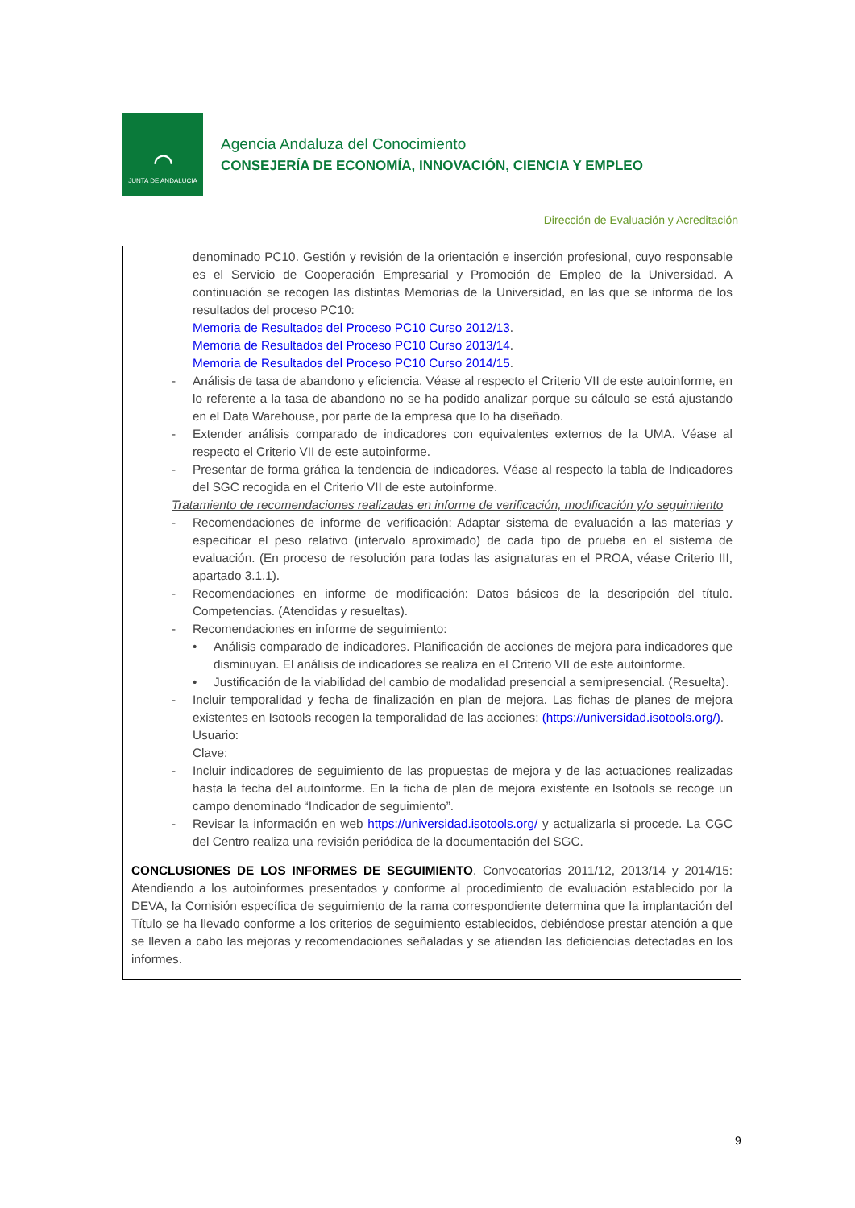⌒
JUNTA DE ANDALUCIA
Agencia Andaluza del Conocimiento
CONSEJERÍA DE ECONOMÍA, INNOVACIÓN, CIENCIA Y EMPLEO
Dirección de Evaluación y Acreditación
denominado PC10. Gestión y revisión de la orientación e inserción profesional, cuyo responsable es el Servicio de Cooperación Empresarial y Promoción de Empleo de la Universidad. A continuación se recogen las distintas Memorias de la Universidad, en las que se informa de los resultados del proceso PC10:
Memoria de Resultados del Proceso PC10 Curso 2012/13.
Memoria de Resultados del Proceso PC10 Curso 2013/14.
Memoria de Resultados del Proceso PC10 Curso 2014/15.
- Análisis de tasa de abandono y eficiencia. Véase al respecto el Criterio VII de este autoinforme, en lo referente a la tasa de abandono no se ha podido analizar porque su cálculo se está ajustando en el Data Warehouse, por parte de la empresa que lo ha diseñado.
- Extender análisis comparado de indicadores con equivalentes externos de la UMA. Véase al respecto el Criterio VII de este autoinforme.
- Presentar de forma gráfica la tendencia de indicadores. Véase al respecto la tabla de Indicadores del SGC recogida en el Criterio VII de este autoinforme.
Tratamiento de recomendaciones realizadas en informe de verificación, modificación y/o seguimiento
- Recomendaciones de informe de verificación: Adaptar sistema de evaluación a las materias y especificar el peso relativo (intervalo aproximado) de cada tipo de prueba en el sistema de evaluación. (En proceso de resolución para todas las asignaturas en el PROA, véase Criterio III, apartado 3.1.1).
- Recomendaciones en informe de modificación: Datos básicos de la descripción del título. Competencias. (Atendidas y resueltas).
- Recomendaciones en informe de seguimiento:
• Análisis comparado de indicadores. Planificación de acciones de mejora para indicadores que disminuyan. El análisis de indicadores se realiza en el Criterio VII de este autoinforme.
• Justificación de la viabilidad del cambio de modalidad presencial a semipresencial. (Resuelta).
- Incluir temporalidad y fecha de finalización en plan de mejora. Las fichas de planes de mejora existentes en Isotools recogen la temporalidad de las acciones: (https://universidad.isotools.org/).
Usuario:
Clave:
- Incluir indicadores de seguimiento de las propuestas de mejora y de las actuaciones realizadas hasta la fecha del autoinforme. En la ficha de plan de mejora existente en Isotools se recoge un campo denominado “Indicador de seguimiento”.
- Revisar la información en web https://universidad.isotools.org/ y actualizarla si procede. La CGC del Centro realiza una revisión periódica de la documentación del SGC.
CONCLUSIONES DE LOS INFORMES DE SEGUIMIENTO. Convocatorias 2011/12, 2013/14 y 2014/15: Atendiendo a los autoinformes presentados y conforme al procedimiento de evaluación establecido por la DEVA, la Comisión específica de seguimiento de la rama correspondiente determina que la implantación del Título se ha llevado conforme a los criterios de seguimiento establecidos, debiéndose prestar atención a que se lleven a cabo las mejoras y recomendaciones señaladas y se atiendan las deficiencias detectadas en los informes.
9